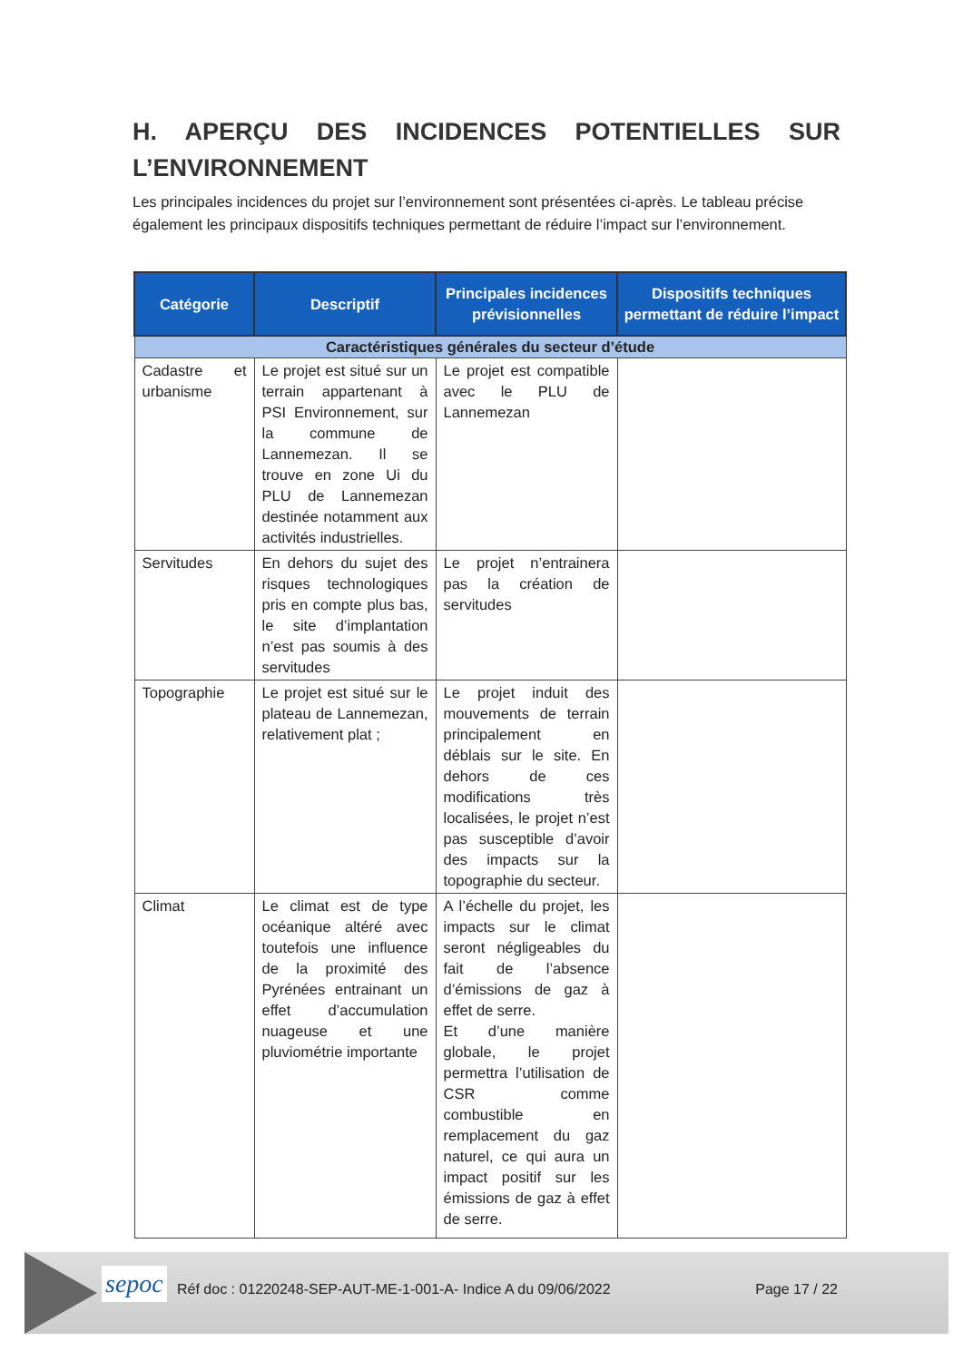H. APERÇU DES INCIDENCES POTENTIELLES SUR L’ENVIRONNEMENT
Les principales incidences du projet sur l’environnement sont présentées ci-après. Le tableau précise également les principaux dispositifs techniques permettant de réduire l’impact sur l’environnement.
| Catégorie | Descriptif | Principales incidences prévisionnelles | Dispositifs techniques permettant de réduire l’impact |
| --- | --- | --- | --- |
| Caractéristiques générales du secteur d’étude | | | |
| Cadastre et urbanisme | Le projet est situé sur un terrain appartenant à PSI Environnement, sur la commune de Lannemezan. Il se trouve en zone Ui du PLU de Lannemezan destinée notamment aux activités industrielles. | Le projet est compatible avec le PLU de Lannemezan | |
| Servitudes | En dehors du sujet des risques technologiques pris en compte plus bas, le site d’implantation n’est pas soumis à des servitudes | Le projet n’entrainera pas la création de servitudes | |
| Topographie | Le projet est situé sur le plateau de Lannemezan, relativement plat ; | Le projet induit des mouvements de terrain principalement en déblais sur le site. En dehors de ces modifications très localisées, le projet n’est pas susceptible d’avoir des impacts sur la topographie du secteur. | |
| Climat | Le climat est de type océanique altéré avec toutefois une influence de la proximité des Pyrénées entrainant un effet d’accumulation nuageuse et une pluviométrie importante | A l’échelle du projet, les impacts sur le climat seront négligeables du fait de l’absence d’émissions de gaz à effet de serre. Et d’une manière globale, le projet permettra l’utilisation de CSR comme combustible en remplacement du gaz naturel, ce qui aura un impact positif sur les émissions de gaz à effet de serre. | |
sepoc
Réf doc : 01220248-SEP-AUT-ME-1-001-A- Indice A du 09/06/2022
Page 17 / 22